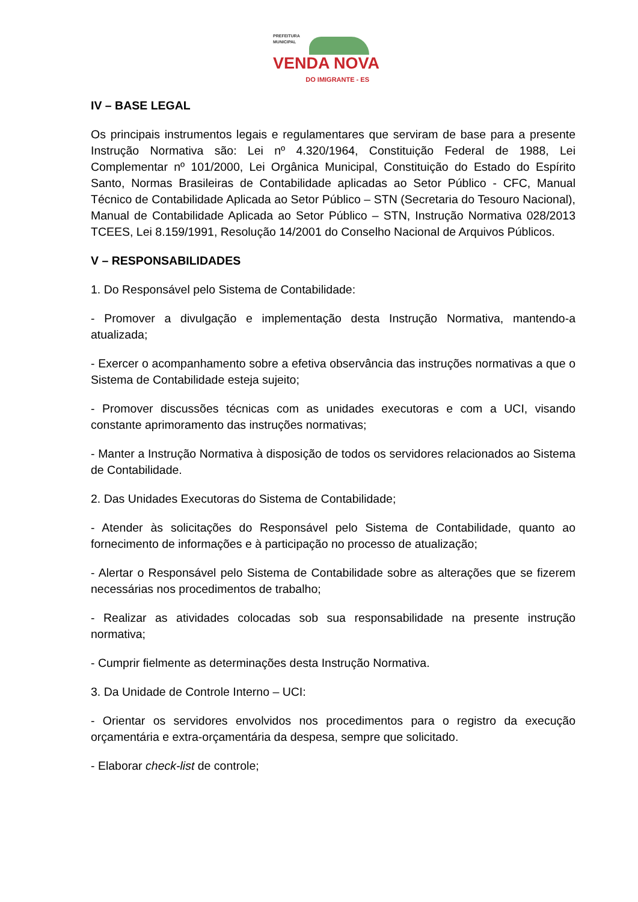PREFEITURA
MUNICIPAL
VENDA NOVA
DO IMIGRANTE - ES
IV – BASE LEGAL
Os principais instrumentos legais e regulamentares que serviram de base para a presente Instrução Normativa são: Lei nº 4.320/1964, Constituição Federal de 1988, Lei Complementar nº 101/2000, Lei Orgânica Municipal, Constituição do Estado do Espírito Santo, Normas Brasileiras de Contabilidade aplicadas ao Setor Público - CFC, Manual Técnico de Contabilidade Aplicada ao Setor Público – STN (Secretaria do Tesouro Nacional), Manual de Contabilidade Aplicada ao Setor Público – STN, Instrução Normativa 028/2013 TCEES, Lei 8.159/1991, Resolução 14/2001 do Conselho Nacional de Arquivos Públicos.
V – RESPONSABILIDADES
1. Do Responsável pelo Sistema de Contabilidade:
- Promover a divulgação e implementação desta Instrução Normativa, mantendo-a atualizada;
- Exercer o acompanhamento sobre a efetiva observância das instruções normativas a que o Sistema de Contabilidade esteja sujeito;
- Promover discussões técnicas com as unidades executoras e com a UCI, visando constante aprimoramento das instruções normativas;
- Manter a Instrução Normativa à disposição de todos os servidores relacionados ao Sistema de Contabilidade.
2. Das Unidades Executoras do Sistema de Contabilidade;
- Atender às solicitações do Responsável pelo Sistema de Contabilidade, quanto ao fornecimento de informações e à participação no processo de atualização;
- Alertar o Responsável pelo Sistema de Contabilidade sobre as alterações que se fizerem necessárias nos procedimentos de trabalho;
- Realizar as atividades colocadas sob sua responsabilidade na presente instrução normativa;
- Cumprir fielmente as determinações desta Instrução Normativa.
3. Da Unidade de Controle Interno – UCI:
- Orientar os servidores envolvidos nos procedimentos para o registro da execução orçamentária e extra-orçamentária da despesa, sempre que solicitado.
- Elaborar check-list de controle;